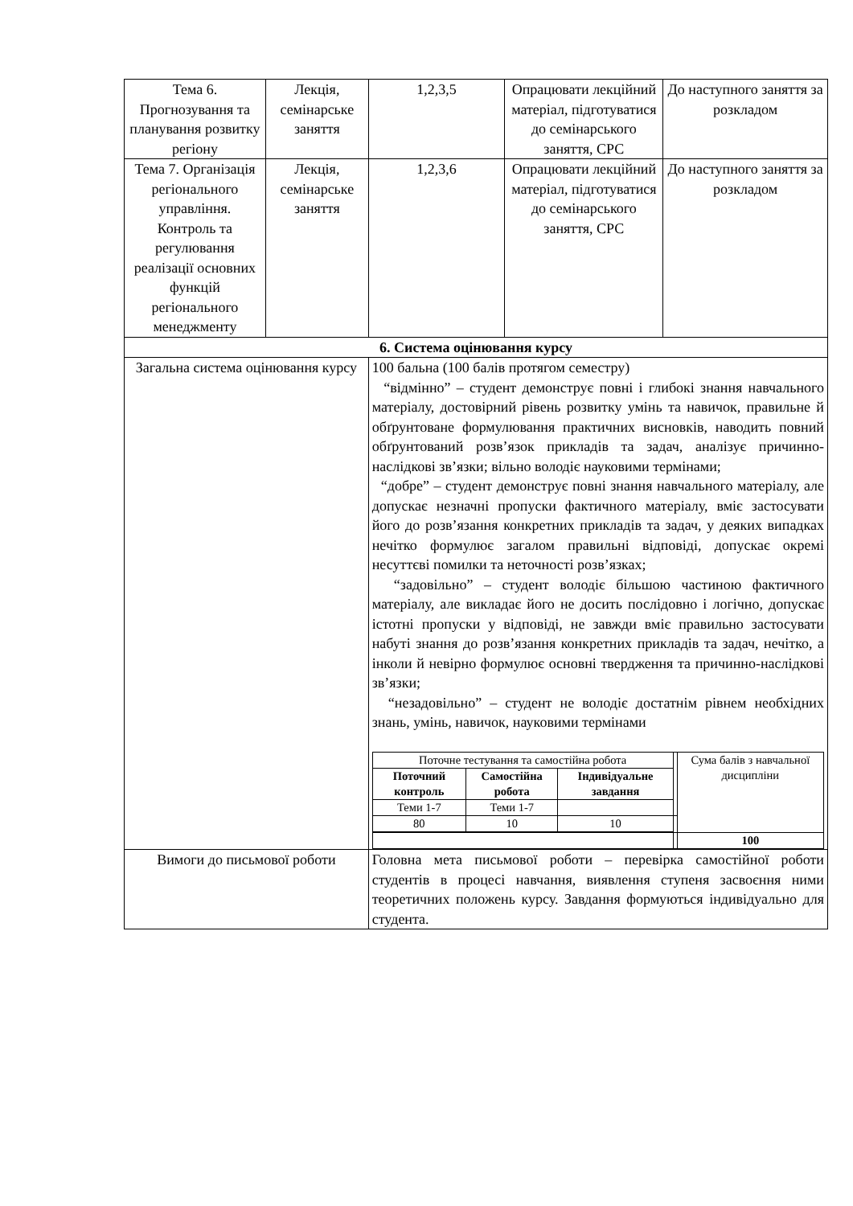| Тема 6. Прогнозування та планування розвитку регіону | Лекція, семінарське заняття | 1,2,3,5 | Опрацювати лекційний матеріал, підготуватися до семінарського заняття, СРС | До наступного заняття за розкладом |
| Тема 7. Організація регіонального управління. Контроль та регулювання реалізації основних функцій регіонального менеджменту | Лекція, семінарське заняття | 1,2,3,6 | Опрацювати лекційний матеріал, підготуватися до семінарського заняття, СРС | До наступного заняття за розкладом |
| 6. Система оцінювання курсу | | | | |
| Загальна система оцінювання курсу | | 100 бальна (100 балів протягом семестру) “відмінно” – студент демонструє повні і глибокі знання навчального матеріалу, достовірний рівень розвитку умінь та навичок, правильне й обґрунтоване формулювання практичних висновків, наводить повний обґрунтований розв’язок прикладів та задач, аналізує причинно-наслідкові зв’язки; вільно володіє науковими термінами; “добре” – студент демонструє повні знання навчального матеріалу, але допускає незначні пропуски фактичного матеріалу, вміє застосувати його до розв’язання конкретних прикладів та задач, у деяких випадках нечітко формулює загалом правильні відповіді, допускає окремі несуттєві помилки та неточності розв’язках; “задовільно” – студент володіє більшою частиною фактичного матеріалу, але викладає його не досить послідовно і логічно, допускає істотні пропуски у відповіді, не завжди вміє правильно застосувати набуті знання до розв’язання конкретних прикладів та задач, нечітко, а інколи й невірно формулює основні твердження та причинно-наслідкові зв’язки; “незадовільно” – студент не володіє достатнім рівнем необхідних знань, умінь, навичок, науковими термінами / Поточне тестування та самостійна робота / / / / Сума балів з навчальної дисципліни / / Поточний контроль / Самостійна робота / Індивідуальне завдання / / / / Теми 1-7 / Теми 1-7 / / / / / 80 / 10 / 10 / / / / / / / / 100 / | | |
| Вимоги до письмової роботи | | Головна мета письмової роботи – перевірка самостійної роботи студентів в процесі навчання, виявлення ступеня засвоєння ними теоретичних положень курсу. Завдання формуються індивідуально для студента. | | |